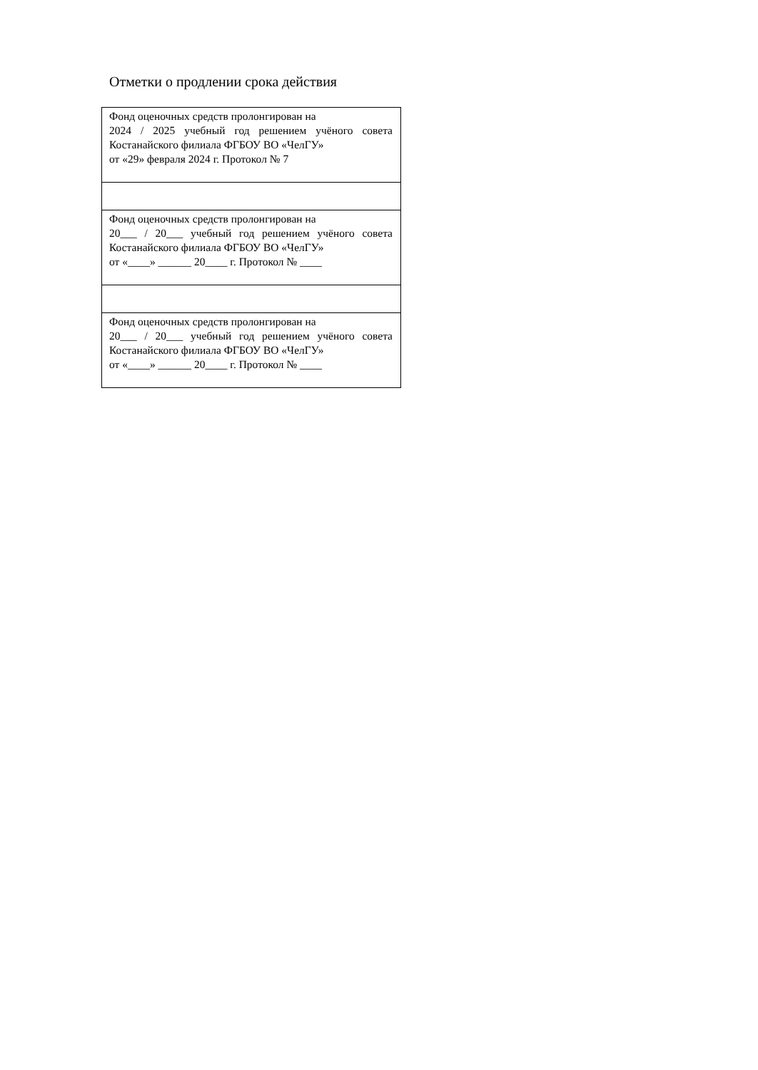Отметки о продлении срока действия
| Фонд оценочных средств пролонгирован на 2024 / 2025 учебный год решением учёного совета Костанайского филиала ФГБОУ ВО «ЧелГУ» от «29» февраля 2024 г. Протокол № 7 |
| Фонд оценочных средств пролонгирован на 20___ / 20___ учебный год решением учёного совета Костанайского филиала ФГБОУ ВО «ЧелГУ» от «____» ______ 20____ г. Протокол № ____ |
| Фонд оценочных средств пролонгирован на 20___ / 20___ учебный год решением учёного совета Костанайского филиала ФГБОУ ВО «ЧелГУ» от «____» ______ 20____ г. Протокол № ____ |